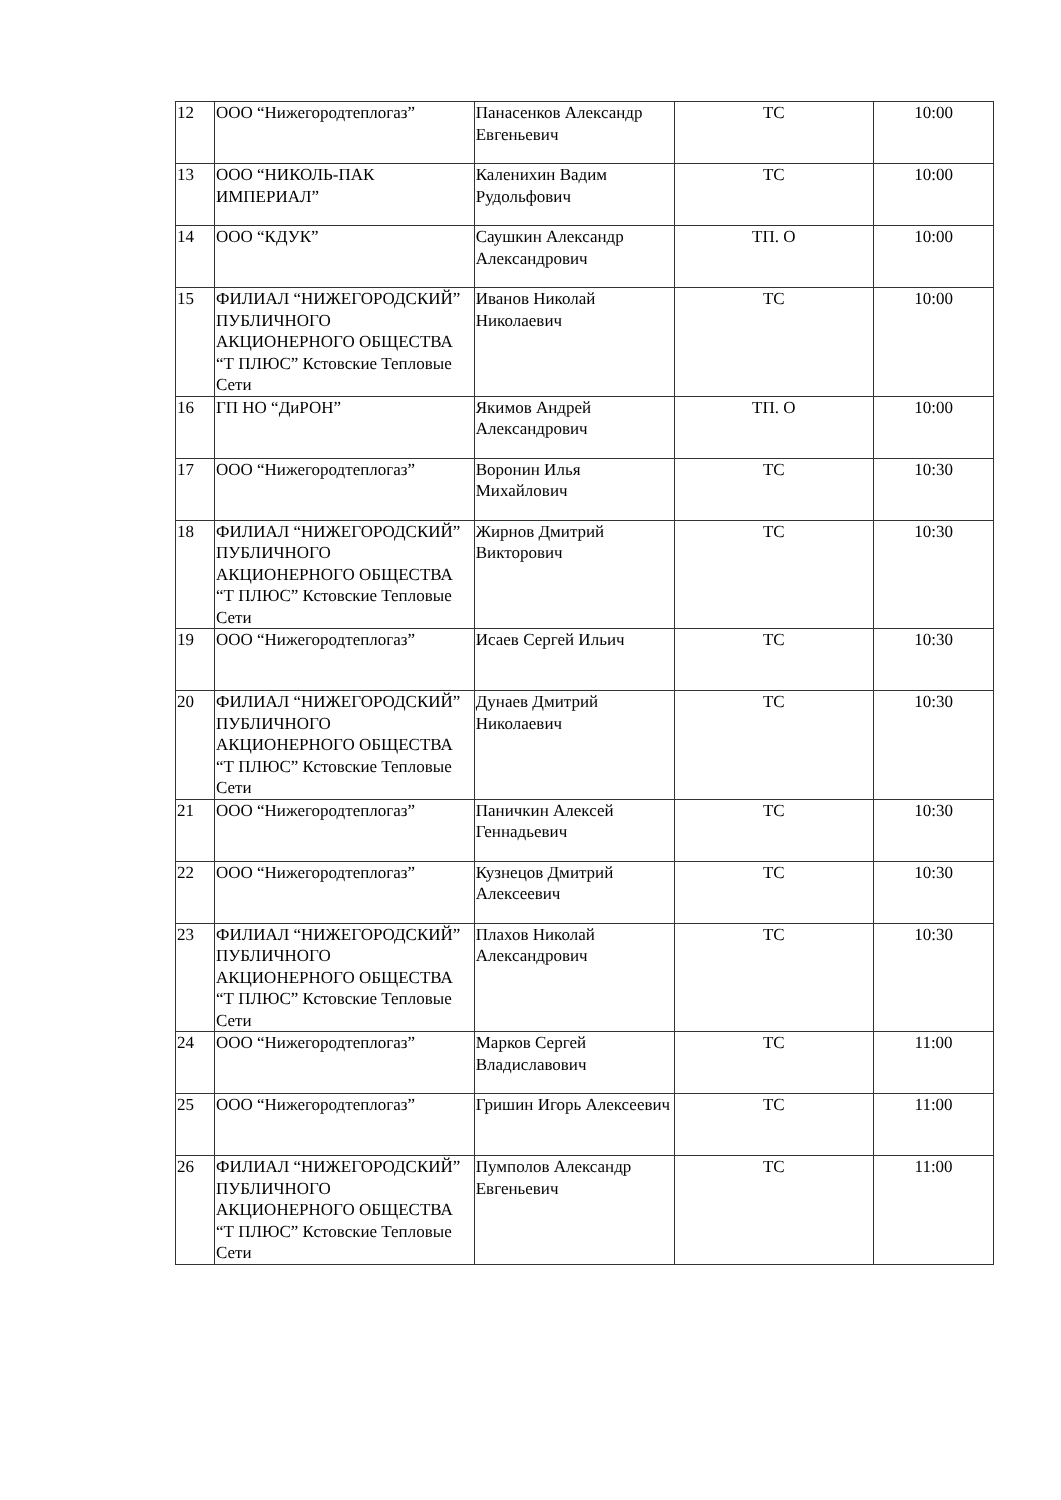| 12 | ООО “Нижегородтеплогаз” | Панасенков Александр Евгеньевич | ТС | 10:00 |
| 13 | ООО “НИКОЛЬ-ПАК ИМПЕРИАЛ” | Каленихин Вадим Рудольфович | ТС | 10:00 |
| 14 | ООО “КДУК” | Саушкин Александр Александрович | ТП. О | 10:00 |
| 15 | ФИЛИАЛ “НИЖЕГОРОДСКИЙ” ПУБЛИЧНОГО АКЦИОНЕРНОГО ОБЩЕСТВА “Т ПЛЮС” Кстовские Тепловые Сети | Иванов Николай Николаевич | ТС | 10:00 |
| 16 | ГП НО “ДиРОН” | Якимов Андрей Александрович | ТП. О | 10:00 |
| 17 | ООО “Нижегородтеплогаз” | Воронин Илья Михайлович | ТС | 10:30 |
| 18 | ФИЛИАЛ “НИЖЕГОРОДСКИЙ” ПУБЛИЧНОГО АКЦИОНЕРНОГО ОБЩЕСТВА “Т ПЛЮС” Кстовские Тепловые Сети | Жирнов Дмитрий Викторович | ТС | 10:30 |
| 19 | ООО “Нижегородтеплогаз” | Исаев Сергей Ильич | ТС | 10:30 |
| 20 | ФИЛИАЛ “НИЖЕГОРОДСКИЙ” ПУБЛИЧНОГО АКЦИОНЕРНОГО ОБЩЕСТВА “Т ПЛЮС” Кстовские Тепловые Сети | Дунаев Дмитрий Николаевич | ТС | 10:30 |
| 21 | ООО “Нижегородтеплогаз” | Паничкин Алексей Геннадьевич | ТС | 10:30 |
| 22 | ООО “Нижегородтеплогаз” | Кузнецов Дмитрий Алексеевич | ТС | 10:30 |
| 23 | ФИЛИАЛ “НИЖЕГОРОДСКИЙ” ПУБЛИЧНОГО АКЦИОНЕРНОГО ОБЩЕСТВА “Т ПЛЮС” Кстовские Тепловые Сети | Плахов Николай Александрович | ТС | 10:30 |
| 24 | ООО “Нижегородтеплогаз” | Марков Сергей Владиславович | ТС | 11:00 |
| 25 | ООО “Нижегородтеплогаз” | Гришин Игорь Алексеевич | ТС | 11:00 |
| 26 | ФИЛИАЛ “НИЖЕГОРОДСКИЙ” ПУБЛИЧНОГО АКЦИОНЕРНОГО ОБЩЕСТВА “Т ПЛЮС” Кстовские Тепловые Сети | Пумполов Александр Евгеньевич | ТС | 11:00 |